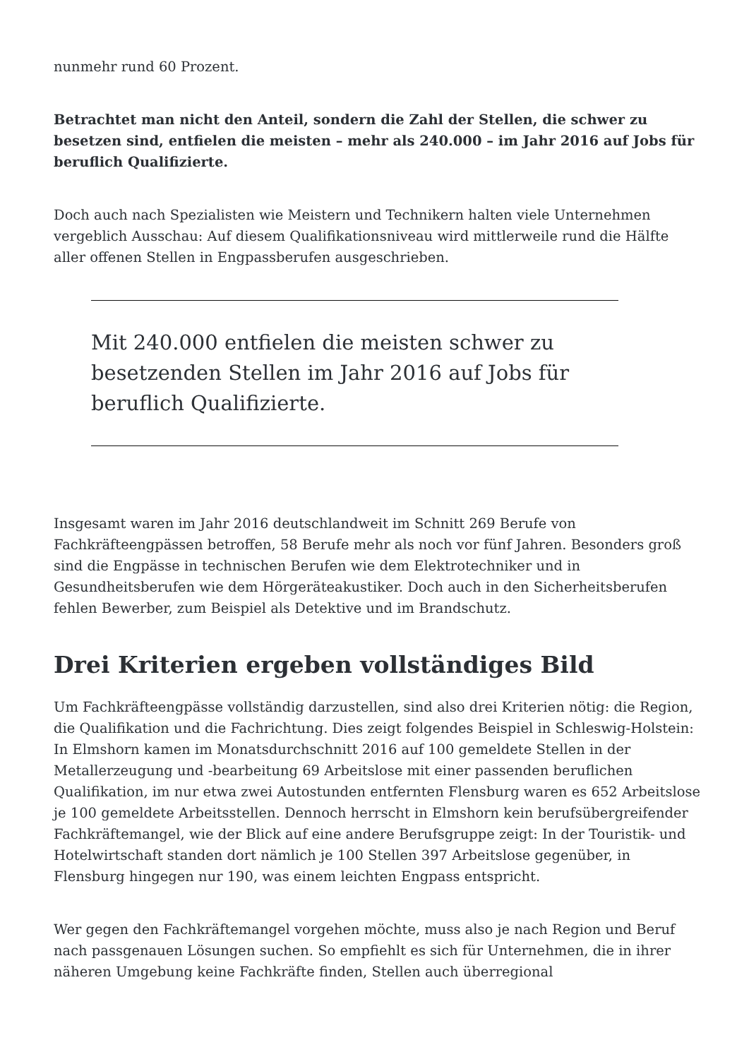nunmehr rund 60 Prozent.
Betrachtet man nicht den Anteil, sondern die Zahl der Stellen, die schwer zu besetzen sind, entfielen die meisten – mehr als 240.000 – im Jahr 2016 auf Jobs für beruflich Qualifizierte.
Doch auch nach Spezialisten wie Meistern und Technikern halten viele Unternehmen vergeblich Ausschau: Auf diesem Qualifikationsniveau wird mittlerweile rund die Hälfte aller offenen Stellen in Engpassberufen ausgeschrieben.
Mit 240.000 entfielen die meisten schwer zu besetzenden Stellen im Jahr 2016 auf Jobs für beruflich Qualifizierte.
Insgesamt waren im Jahr 2016 deutschlandweit im Schnitt 269 Berufe von Fachkräfteengpässen betroffen, 58 Berufe mehr als noch vor fünf Jahren. Besonders groß sind die Engpässe in technischen Berufen wie dem Elektrotechniker und in Gesundheitsberufen wie dem Hörgeräteakustiker. Doch auch in den Sicherheitsberufen fehlen Bewerber, zum Beispiel als Detektive und im Brandschutz.
Drei Kriterien ergeben vollständiges Bild
Um Fachkräfteengpässe vollständig darzustellen, sind also drei Kriterien nötig: die Region, die Qualifikation und die Fachrichtung. Dies zeigt folgendes Beispiel in Schleswig-Holstein: In Elmshorn kamen im Monatsdurchschnitt 2016 auf 100 gemeldete Stellen in der Metallerzeugung und -bearbeitung 69 Arbeitslose mit einer passenden beruflichen Qualifikation, im nur etwa zwei Autostunden entfernten Flensburg waren es 652 Arbeitslose je 100 gemeldete Arbeitsstellen. Dennoch herrscht in Elmshorn kein berufsübergreifender Fachkräftemangel, wie der Blick auf eine andere Berufsgruppe zeigt: In der Touristik- und Hotelwirtschaft standen dort nämlich je 100 Stellen 397 Arbeitslose gegenüber, in Flensburg hingegen nur 190, was einem leichten Engpass entspricht.
Wer gegen den Fachkräftemangel vorgehen möchte, muss also je nach Region und Beruf nach passgenauen Lösungen suchen. So empfiehlt es sich für Unternehmen, die in ihrer näheren Umgebung keine Fachkräfte finden, Stellen auch überregional